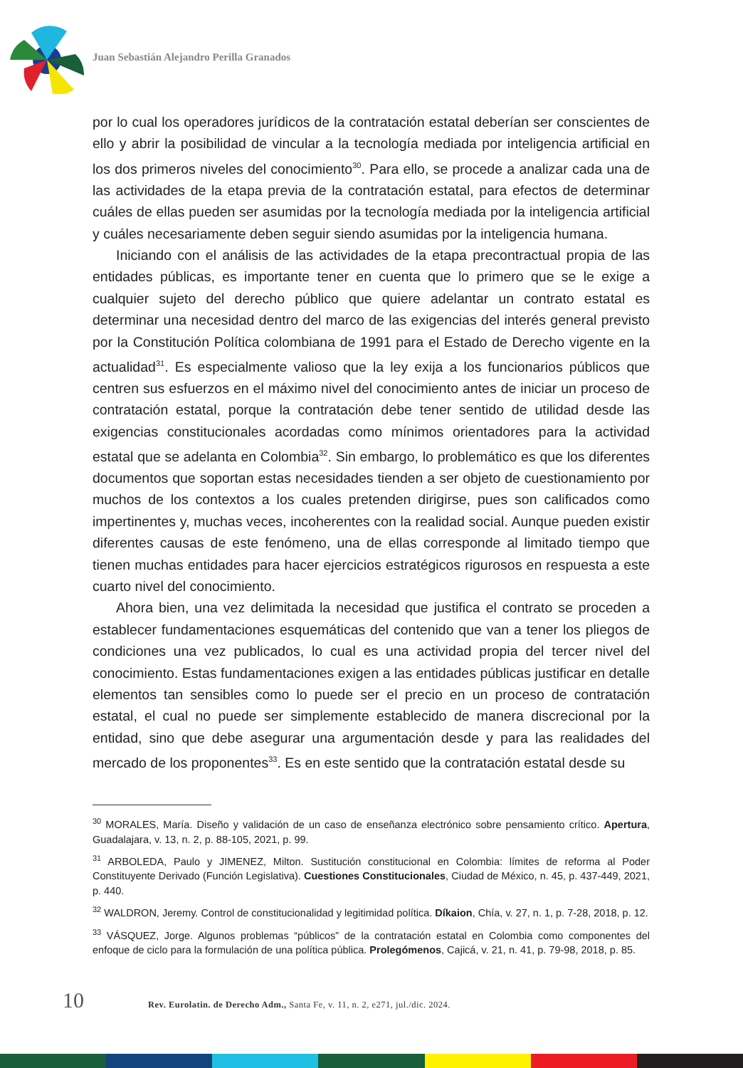Juan Sebastián Alejandro Perilla Granados
por lo cual los operadores jurídicos de la contratación estatal deberían ser conscientes de ello y abrir la posibilidad de vincular a la tecnología mediada por inteligencia artificial en los dos primeros niveles del conocimiento<sup>30</sup>. Para ello, se procede a analizar cada una de las actividades de la etapa previa de la contratación estatal, para efectos de determinar cuáles de ellas pueden ser asumidas por la tecnología mediada por la inteligencia artificial y cuáles necesariamente deben seguir siendo asumidas por la inteligencia humana.
Iniciando con el análisis de las actividades de la etapa precontractual propia de las entidades públicas, es importante tener en cuenta que lo primero que se le exige a cualquier sujeto del derecho público que quiere adelantar un contrato estatal es determinar una necesidad dentro del marco de las exigencias del interés general previsto por la Constitución Política colombiana de 1991 para el Estado de Derecho vigente en la actualidad<sup>31</sup>. Es especialmente valioso que la ley exija a los funcionarios públicos que centren sus esfuerzos en el máximo nivel del conocimiento antes de iniciar un proceso de contratación estatal, porque la contratación debe tener sentido de utilidad desde las exigencias constitucionales acordadas como mínimos orientadores para la actividad estatal que se adelanta en Colombia<sup>32</sup>. Sin embargo, lo problemático es que los diferentes documentos que soportan estas necesidades tienden a ser objeto de cuestionamiento por muchos de los contextos a los cuales pretenden dirigirse, pues son calificados como impertinentes y, muchas veces, incoherentes con la realidad social. Aunque pueden existir diferentes causas de este fenómeno, una de ellas corresponde al limitado tiempo que tienen muchas entidades para hacer ejercicios estratégicos rigurosos en respuesta a este cuarto nivel del conocimiento.
Ahora bien, una vez delimitada la necesidad que justifica el contrato se proceden a establecer fundamentaciones esquemáticas del contenido que van a tener los pliegos de condiciones una vez publicados, lo cual es una actividad propia del tercer nivel del conocimiento. Estas fundamentaciones exigen a las entidades públicas justificar en detalle elementos tan sensibles como lo puede ser el precio en un proceso de contratación estatal, el cual no puede ser simplemente establecido de manera discrecional por la entidad, sino que debe asegurar una argumentación desde y para las realidades del mercado de los proponentes<sup>33</sup>. Es en este sentido que la contratación estatal desde su
<sup>30</sup> MORALES, María. Diseño y validación de un caso de enseñanza electrónico sobre pensamiento crítico. Apertura, Guadalajara, v. 13, n. 2, p. 88-105, 2021, p. 99.
<sup>31</sup> ARBOLEDA, Paulo y JIMENEZ, Milton. Sustitución constitucional en Colombia: límites de reforma al Poder Constituyente Derivado (Función Legislativa). Cuestiones Constitucionales, Ciudad de México, n. 45, p. 437-449, 2021, p. 440.
<sup>32</sup> WALDRON, Jeremy. Control de constitucionalidad y legitimidad política. Díkaion, Chía, v. 27, n. 1, p. 7-28, 2018, p. 12.
<sup>33</sup> VÁSQUEZ, Jorge. Algunos problemas “públicos” de la contratación estatal en Colombia como componentes del enfoque de ciclo para la formulación de una política pública. Prolegómenos, Cajicá, v. 21, n. 41, p. 79-98, 2018, p. 85.
10 Rev. Eurolatin. de Derecho Adm., Santa Fe, v. 11, n. 2, e271, jul./dic. 2024.